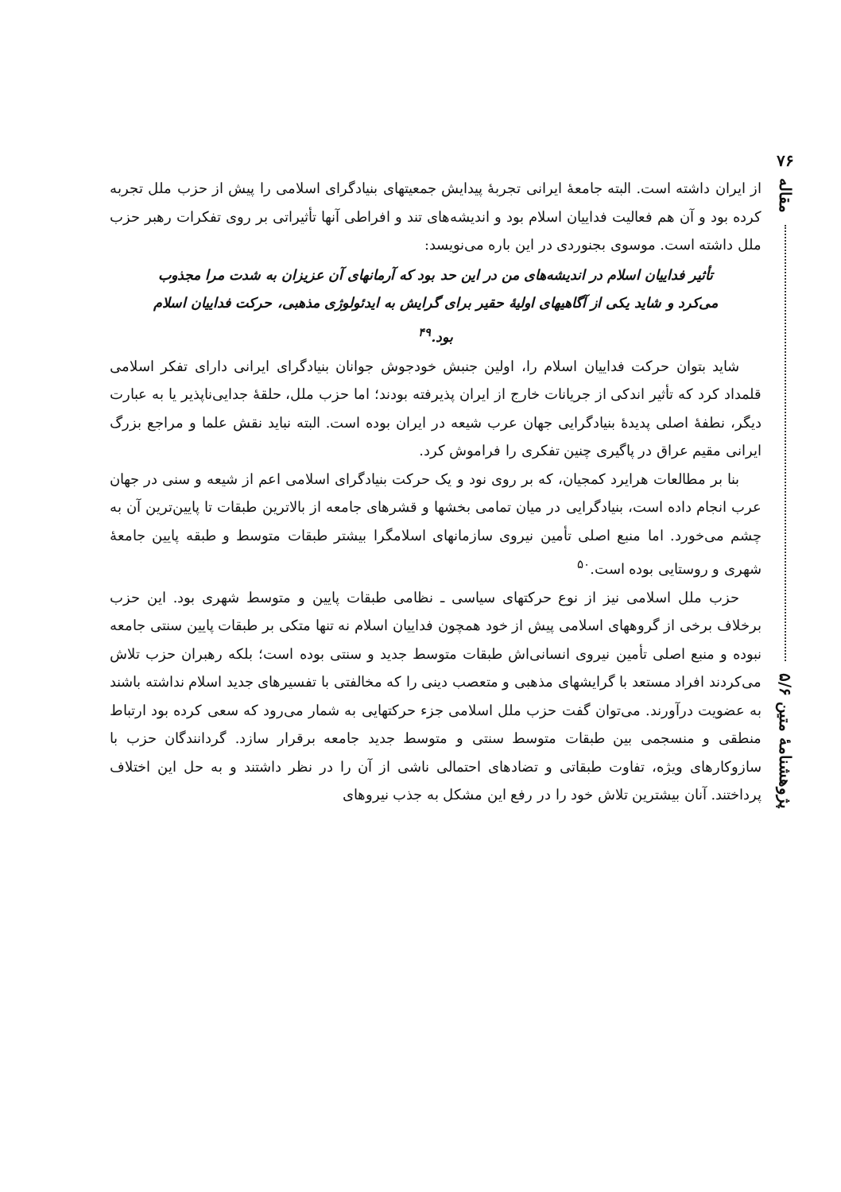۷۶
مقاله
پژوهشنامهٔ متین ۵/۶
از ایران داشته است. البته جامعهٔ ایرانی تجربهٔ پیدایش جمعیتهای بنیادگرای اسلامی را پیش از حزب ملل تجربه کرده بود و آن هم فعالیت فداییان اسلام بود و اندیشه‌های تند و افراطی آنها تأثیراتی بر روی تفکرات رهبر حزب ملل داشته است. موسوی بجنوردی در این باره می‌نویسد:
تأثیر فداییان اسلام در اندیشه‌های من در این حد بود که آرمانهای آن عزیزان به شدت مرا مجذوب می‌کرد و شاید یکی از آگاهیهای اولیهٔ حقیر برای گرایش به ایدئولوژی مذهبی، حرکت فداییان اسلام بود.<sup>۴۹</sup>
شاید بتوان حرکت فداییان اسلام را، اولین جنبش خودجوش جوانان بنیادگرای ایرانی دارای تفکر اسلامی قلمداد کرد که تأثیر اندکی از جریانات خارج از ایران پذیرفته بودند؛ اما حزب ملل، حلقهٔ جدایی‌ناپذیر یا به عبارت دیگر، نطفهٔ اصلی پدیدهٔ بنیادگرایی جهان عرب شیعه در ایران بوده است. البته نباید نقش علما و مراجع بزرگ ایرانی مقیم عراق در پاگیری چنین تفکری را فراموش کرد.
بنا بر مطالعات هرایرد کمجیان، که بر روی نود و یک حرکت بنیادگرای اسلامی اعم از شیعه و سنی در جهان عرب انجام داده است، بنیادگرایی در میان تمامی بخشها و قشرهای جامعه از بالاترین طبقات تا پایین‌ترین آن به چشم می‌خورد. اما منبع اصلی تأمین نیروی سازمانهای اسلامگرا بیشتر طبقات متوسط و طبقه پایین جامعهٔ شهری و روستایی بوده است.<sup>۵۰</sup>
حزب ملل اسلامی نیز از نوع حرکتهای سیاسی ـ نظامی طبقات پایین و متوسط شهری بود. این حزب برخلاف برخی از گروههای اسلامی پیش از خود همچون فداییان اسلام نه تنها متکی بر طبقات پایین سنتی جامعه نبوده و منبع اصلی تأمین نیروی انسانی‌اش طبقات متوسط جدید و سنتی بوده است؛ بلکه رهبران حزب تلاش می‌کردند افراد مستعد با گرایشهای مذهبی و متعصب دینی را که مخالفتی با تفسیرهای جدید اسلام نداشته باشند به عضویت درآورند. می‌توان گفت حزب ملل اسلامی جزء حرکتهایی به شمار می‌رود که سعی کرده بود ارتباط منطقی و منسجمی بین طبقات متوسط سنتی و متوسط جدید جامعه برقرار سازد. گردانندگان حزب با سازوکارهای ویژه، تفاوت طبقاتی و تضادهای احتمالی ناشی از آن را در نظر داشتند و به حل این اختلاف پرداختند. آنان بیشترین تلاش خود را در رفع این مشکل به جذب نیروهای